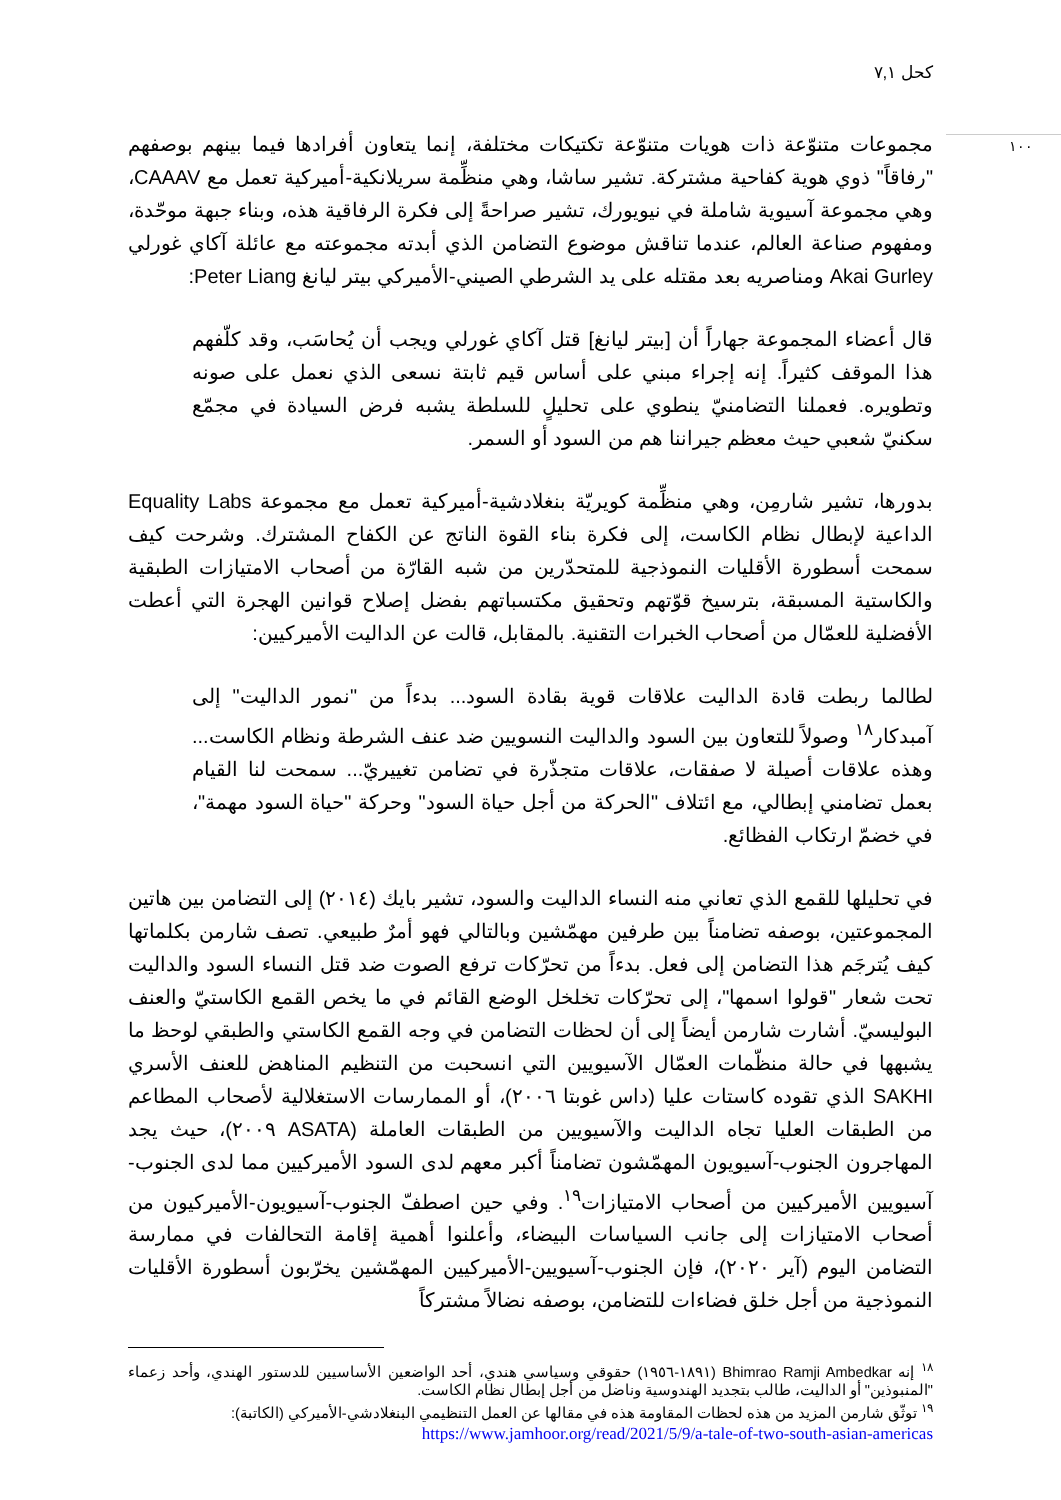كحل ٧,١
١٠٠
مجموعات متنوّعة ذات هويات متنوّعة تكتيكات مختلفة، إنما يتعاون أفرادها فيما بينهم بوصفهم "رفاقاً" ذوي هوية كفاحية مشتركة. تشير ساشا، وهي منظِّمة سريلانكية-أميركية تعمل مع CAAAV، وهي مجموعة آسيوية شاملة في نيويورك، تشير صراحةً إلى فكرة الرفاقية هذه، وبناء جبهة موحّدة، ومفهوم صناعة العالم، عندما تناقش موضوع التضامن الذي أبدته مجموعته مع عائلة آكاي غورلي Akai Gurley ومناصريه بعد مقتله على يد الشرطي الصيني-الأميركي بيتر ليانغ Peter Liang:
قال أعضاء المجموعة جهاراً أن [بيتر ليانغ] قتل آكاي غورلي ويجب أن يُحاسَب، وقد كلّفهم هذا الموقف كثيراً. إنه إجراء مبني على أساس قيم ثابتة نسعى الذي نعمل على صونه وتطويره. فعملنا التضامنيّ ينطوي على تحليلٍ للسلطة يشبه فرض السيادة في مجمّع سكنيّ شعبي حيث معظم جيراننا هم من السود أو السمر.
بدورها، تشير شارمِن، وهي منظِّمة كويريّة بنغلادشية-أميركية تعمل مع مجموعة Equality Labs الداعية لإبطال نظام الكاست، إلى فكرة بناء القوة الناتج عن الكفاح المشترك. وشرحت كيف سمحت أسطورة الأقليات النموذجية للمتحدّرين من شبه القارّة من أصحاب الامتيازات الطبقية والكاستية المسبقة، بترسيخ قوّتهم وتحقيق مكتسباتهم بفضل إصلاح قوانين الهجرة التي أعطت الأفضلية للعمّال من أصحاب الخبرات التقنية. بالمقابل، قالت عن الداليت الأميركيين:
لطالما ربطت قادة الداليت علاقات قوية بقادة السود... بدءاً من "نمور الداليت" إلى آمبدكار<sup>١٨</sup> وصولاً للتعاون بين السود والداليت النسويين ضد عنف الشرطة ونظام الكاست... وهذه علاقات أصيلة لا صفقات، علاقات متجذّرة في تضامن تغييريّ... سمحت لنا القيام بعمل تضامني إبطالي، مع ائتلاف "الحركة من أجل حياة السود" وحركة "حياة السود مهمة"، في خضمّ ارتكاب الفظائع.
في تحليلها للقمع الذي تعاني منه النساء الداليت والسود، تشير بايك (٢٠١٤) إلى التضامن بين هاتين المجموعتين، بوصفه تضامناً بين طرفين مهمّشين وبالتالي فهو أمرٌ طبيعي. تصف شارمن بكلماتها كيف يُترجَم هذا التضامن إلى فعل. بدءاً من تحرّكات ترفع الصوت ضد قتل النساء السود والداليت تحت شعار "قولوا اسمها"، إلى تحرّكات تخلخل الوضع القائم في ما يخص القمع الكاستيّ والعنف البوليسيّ. أشارت شارمن أيضاً إلى أن لحظات التضامن في وجه القمع الكاستي والطبقي لوحظ ما يشبهها في حالة منظّمات العمّال الآسيويين التي انسحبت من التنظيم المناهض للعنف الأسري SAKHI الذي تقوده كاستات عليا (داس غوبتا ٢٠٠٦)، أو الممارسات الاستغلالية لأصحاب المطاعم من الطبقات العليا تجاه الداليت والآسيويين من الطبقات العاملة (ASATA ٢٠٠٩)، حيث يجد المهاجرون الجنوب-آسيويون المهمّشون تضامناً أكبر معهم لدى السود الأميركيين مما لدى الجنوب-آسيويين الأميركيين من أصحاب الامتيازات<sup>١٩</sup>. وفي حين اصطفّ الجنوب-آسيويون-الأميركيون من أصحاب الامتيازات إلى جانب السياسات البيضاء، وأعلنوا أهمية إقامة التحالفات في ممارسة التضامن اليوم (آير ٢٠٢٠)، فإن الجنوب-آسيويين-الأميركيين المهمّشين يخرّبون أسطورة الأقليات النموذجية من أجل خلق فضاءات للتضامن، بوصفه نضالاً مشتركاً
<sup>١٨</sup> إنه Bhimrao Ramji Ambedkar (١٨٩١-١٩٥٦) حقوقي وسياسي هندي، أحد الواضعين الأساسيين للدستور الهندي، وأحد زعماء "المنبوذين" أو الداليت، طالب بتجديد الهندوسية وناضل من أجل إبطال نظام الكاست.
<sup>١٩</sup> توثّق شارمن المزيد من هذه لحظات المقاومة هذه في مقالها عن العمل التنظيمي البنغلادشي-الأميركي (الكاتبة):
https://www.jamhoor.org/read/2021/5/9/a-tale-of-two-south-asian-americas